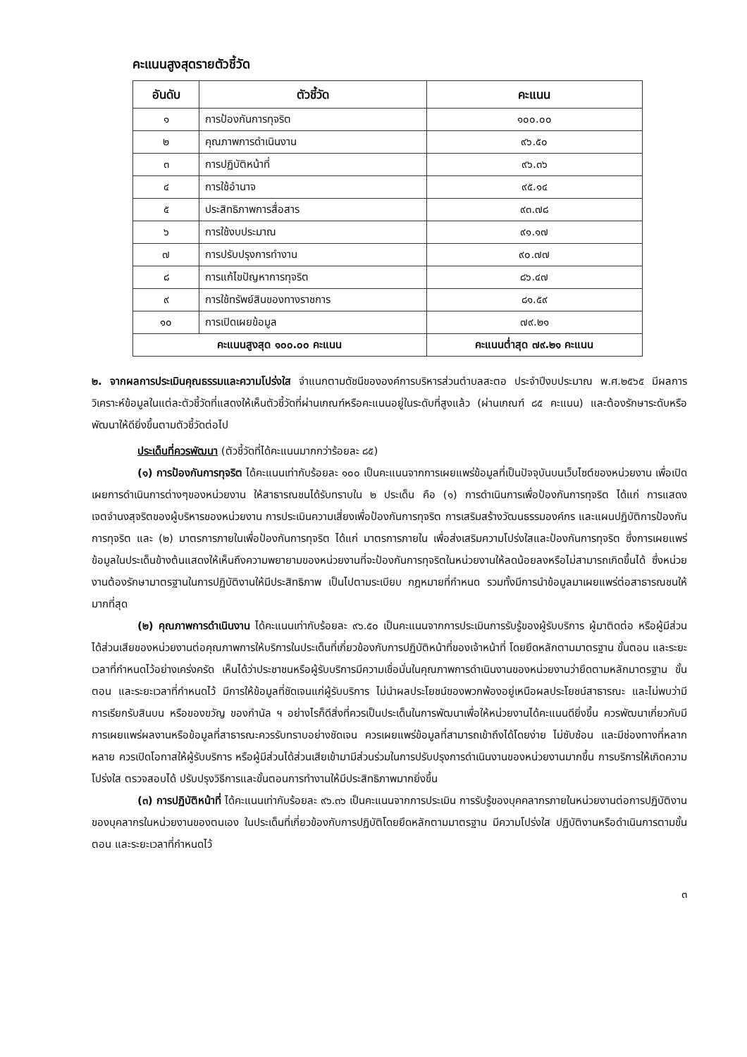คะแนนสูงสุดรายตัวชี้วัด
| อันดับ | ตัวชี้วัด | คะแนน |
| --- | --- | --- |
| ๑ | การป้องกันการทุจริต | ๑๐๐.๐๐ |
| ๒ | คุณภาพการดำเนินงาน | ๙๖.๕๐ |
| ๓ | การปฏิบัติหน้าที่ | ๙๖.๓๖ |
| ๔ | การใช้อำนาจ | ๙๕.๑๔ |
| ๕ | ประสิทธิภาพการสื่อสาร | ๙๓.๗๘ |
| ๖ | การใช้งบประมาณ | ๙๑.๑๗ |
| ๗ | การปรับปรุงการทำงาน | ๙๐.๗๗ |
| ๘ | การแก้ไขปัญหาการทุจริต | ๘๖.๔๗ |
| ๙ | การใช้ทรัพย์สินของทางราชการ | ๘๑.๕๙ |
| ๑๐ | การเปิดเผยข้อมูล | ๗๙.๒๑ |
| คะแนนสูงสุด ๑๐๐.๐๐ คะแนน | | คะแนนต่ำสุด ๗๙.๒๑ คะแนน |
๒. จากผลการประเมินคุณธรรมและความโปร่งใส จำแนกตามดัชนีขององค์การบริหารส่วนตำบลสะตอ ประจำปีงบประมาณ พ.ศ.๒๕๖๕ มีผลการวิเคราะห์ข้อมูลในแต่ละตัวชี้วัดที่แสดงให้เห็นตัวชี้วัดที่ผ่านเกณฑ์หรือคะแนนอยู่ในระดับที่สูงแล้ว (ผ่านเกณฑ์ ๘๕ คะแนน) และต้องรักษาระดับหรือพัฒนาให้ดียิ่งขึ้นตามตัวชี้วัดต่อไป
ประเด็นที่ควรพัฒนา (ตัวชี้วัดที่ได้คะแนนมากกว่าร้อยละ ๘๕)
(๑) การป้องกันการทุจริต ได้คะแนนเท่ากับร้อยละ ๑๐๐ เป็นคะแนนจากการเผยแพร่ข้อมูลที่เป็นปัจจุบันบนเว็บไซต์ของหน่วยงาน เพื่อเปิดเผยการดำเนินการต่างๆของหน่วยงาน ให้สาธารณชนได้รับทราบใน ๒ ประเด็น คือ (๑) การดำเนินการเพื่อป้องกันการทุจริต ได้แก่ การแสดงเจตจำนงสุจริตของผู้บริหารของหน่วยงาน การประเมินความเสี่ยงเพื่อป้องกันการทุจริต การเสริมสร้างวัฒนธรรมองค์กร และแผนปฏิบัติการป้องกันการทุจริต และ (๒) มาตรการภายในเพื่อป้องกันการทุจริต ได้แก่ มาตรการภายใน เพื่อส่งเสริมความโปร่งใสและป้องกันการทุจริต ซึ่งการเผยแพร่ข้อมูลในประเด็นข้างต้นแสดงให้เห็นถึงความพยายามของหน่วยงานที่จะป้องกันการทุจริตในหน่วยงานให้ลดน้อยลงหรือไม่สามารถเกิดขึ้นได้ ซึ่งหน่วยงานต้องรักษามาตรฐานในการปฏิบัติงานให้มีประสิทธิภาพ เป็นไปตามระเบียบ กฎหมายที่กำหนด รวมทั้งมีการนำข้อมูลมาเผยแพร่ต่อสาธารณชนให้มากที่สุด
(๒) คุณภาพการดำเนินงาน ได้คะแนนเท่ากับร้อยละ ๙๖.๕๐ เป็นคะแนนจากการประเมินการรับรู้ของผู้รับบริการ ผู้มาติดต่อ หรือผู้มีส่วนได้ส่วนเสียของหน่วยงานต่อคุณภาพการให้บริการในประเด็นที่เกี่ยวข้องกับการปฏิบัติหน้าที่ของเจ้าหน้าที่ โดยยึดหลักตามมาตรฐาน ขั้นตอน และระยะเวลาที่กำหนดไว้อย่างเคร่งครัด เห็นได้ว่าประชาชนหรือผู้รับบริการมีความเชื่อมั่นในคุณภาพการดำเนินงานของหน่วยงานว่ายึดตามหลักมาตรฐาน ขั้นตอน และระยะเวลาที่กำหนดไว้ มีการให้ข้อมูลที่ชัดเจนแก่ผู้รับบริการ ไม่นำผลประโยชน์ของพวกพ้องอยู่เหนือผลประโยชน์สาธารณะ และไม่พบว่ามีการเรียกรับสินบน หรือของขวัญ ของกำนัล ฯ อย่างไรก็ดีสิ่งที่ควรเป็นประเด็นในการพัฒนาเพื่อให้หน่วยงานได้คะแนนดียิ่งขึ้น ควรพัฒนาเกี่ยวกับมีการเผยแพร่ผลงานหรือข้อมูลที่สาธารณะควรรับทราบอย่างชัดเจน ควรเผยแพร่ข้อมูลที่สามารถเข้าถึงได้โดยง่าย ไม่ซับซ้อน และมีช่องทางที่หลากหลาย ควรเปิดโอกาสให้ผู้รับบริการ หรือผู้มีส่วนได้ส่วนเสียเข้ามามีส่วนร่วมในการปรับปรุงการดำเนินงานของหน่วยงานมากขึ้น การบริการให้เกิดความโปร่งใส ตรวจสอบได้ ปรับปรุงวิธีการและขั้นตอนการทำงานให้มีประสิทธิภาพมากยิ่งขึ้น
(๓) การปฏิบัติหน้าที่ ได้คะแนนเท่ากับร้อยละ ๙๖.๓๖ เป็นคะแนนจากการประเมิน การรับรู้ของบุคคลากรภายในหน่วยงานต่อการปฏิบัติงานของบุคลากรในหน่วยงานของตนเอง ในประเด็นที่เกี่ยวข้องกับการปฏิบัติโดยยึดหลักตามมาตรฐาน มีความโปร่งใส ปฏิบัติงานหรือดำเนินการตามขั้นตอน และระยะเวลาที่กำหนดไว้
๓